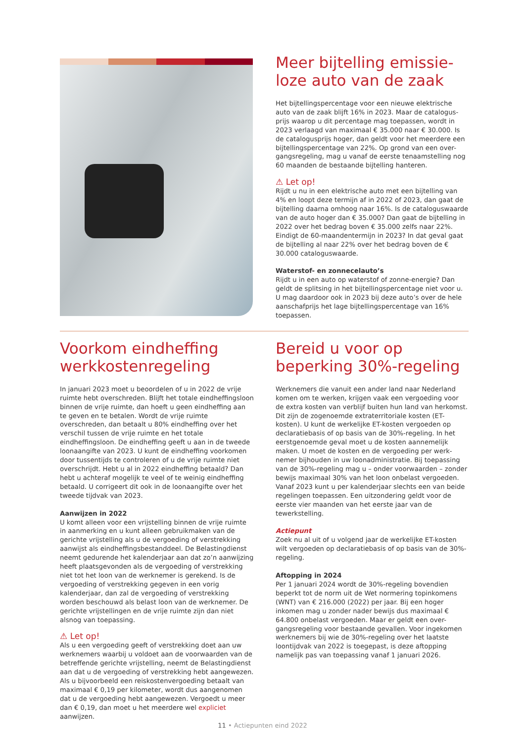Meer bijtelling emissie-
loze auto van de zaak
Het bijtellingspercentage voor een nieuwe elektrische auto van de zaak blijft 16% in 2023. Maar de catalogus-prijs waarop u dit percentage mag toepassen, wordt in 2023 verlaagd van maximaal € 35.000 naar € 30.000. Is de catalogusprijs hoger, dan geldt voor het meerdere een bijtellingspercentage van 22%. Op grond van een over-gangsregeling, mag u vanaf de eerste tenaamstelling nog 60 maanden de bestaande bijtelling hanteren.
⚠ Let op!
Rijdt u nu in een elektrische auto met een bijtelling van 4% en loopt deze termijn af in 2022 of 2023, dan gaat de bijtelling daarna omhoog naar 16%. Is de cataloguswaarde van de auto hoger dan € 35.000? Dan gaat de bijtelling in 2022 over het bedrag boven € 35.000 zelfs naar 22%. Eindigt de 60-maandentermijn in 2023? In dat geval gaat de bijtelling al naar 22% over het bedrag boven de € 30.000 cataloguswaarde.
Waterstof- en zonnecelauto’s
Rijdt u in een auto op waterstof of zonne-energie? Dan geldt de splitsing in het bijtellingspercentage niet voor u. U mag daardoor ook in 2023 bij deze auto’s over de hele aanschafprijs het lage bijtellingspercentage van 16% toepassen.
Voorkom eindheffing werkkostenregeling
In januari 2023 moet u beoordelen of u in 2022 de vrije ruimte hebt overschreden. Blijft het totale eindheffingsloon binnen de vrije ruimte, dan hoeft u geen eindheffing aan te geven en te betalen. Wordt de vrije ruimte overschreden, dan betaalt u 80% eindheffing over het verschil tussen de vrije ruimte en het totale eindheffingsloon. De eindheffing geeft u aan in de tweede loonaangifte van 2023. U kunt de eindheffing voorkomen door tussentijds te controleren of u de vrije ruimte niet overschrijdt. Hebt u al in 2022 eindheffing betaald? Dan hebt u achteraf mogelijk te veel of te weinig eindheffing betaald. U corrigeert dit ook in de loonaangifte over het tweede tijdvak van 2023.
Aanwijzen in 2022
U komt alleen voor een vrijstelling binnen de vrije ruimte in aanmerking en u kunt alleen gebruikmaken van de gerichte vrijstelling als u de vergoeding of verstrekking aanwijst als eindheffingsbestanddeel. De Belastingdienst neemt gedurende het kalenderjaar aan dat zo’n aanwijzing heeft plaatsgevonden als de vergoeding of verstrekking niet tot het loon van de werknemer is gerekend. Is de vergoeding of verstrekking gegeven in een vorig kalenderjaar, dan zal de vergoeding of verstrekking worden beschouwd als belast loon van de werknemer. De gerichte vrijstellingen en de vrije ruimte zijn dan niet alsnog van toepassing.
⚠ Let op!
Als u een vergoeding geeft of verstrekking doet aan uw werknemers waarbij u voldoet aan de voorwaarden van de betreffende gerichte vrijstelling, neemt de Belastingdienst aan dat u de vergoeding of verstrekking hebt aangewezen. Als u bijvoorbeeld een reiskostenvergoeding betaalt van maximaal € 0,19 per kilometer, wordt dus aangenomen dat u de vergoeding hebt aangewezen. Vergoedt u meer dan € 0,19, dan moet u het meerdere wel expliciet aanwijzen.
Bereid u voor op beperking 30%-regeling
Werknemers die vanuit een ander land naar Nederland komen om te werken, krijgen vaak een vergoeding voor de extra kosten van verblijf buiten hun land van herkomst. Dit zijn de zogenoemde extraterritoriale kosten (ET-kosten). U kunt de werkelijke ET-kosten vergoeden op declaratiebasis of op basis van de 30%-regeling. In het eerstgenoemde geval moet u de kosten aannemelijk maken. U moet de kosten en de vergoeding per werk-nemer bijhouden in uw loonadministratie. Bij toepassing van de 30%-regeling mag u – onder voorwaarden – zonder bewijs maximaal 30% van het loon onbelast vergoeden. Vanaf 2023 kunt u per kalenderjaar slechts een van beide regelingen toepassen. Een uitzondering geldt voor de eerste vier maanden van het eerste jaar van de tewerkstelling.
Actiepunt
Zoek nu al uit of u volgend jaar de werkelijke ET-kosten wilt vergoeden op declaratiebasis of op basis van de 30%-regeling.
Aftopping in 2024
Per 1 januari 2024 wordt de 30%-regeling bovendien beperkt tot de norm uit de Wet normering topinkomens (WNT) van € 216.000 (2022) per jaar. Bij een hoger inkomen mag u zonder nader bewijs dus maximaal € 64.800 onbelast vergoeden. Maar er geldt een over-gangsregeling voor bestaande gevallen. Voor ingekomen werknemers bij wie de 30%-regeling over het laatste loontijdvak van 2022 is toegepast, is deze aftopping namelijk pas van toepassing vanaf 1 januari 2026.
11 • Actiepunten eind 2022